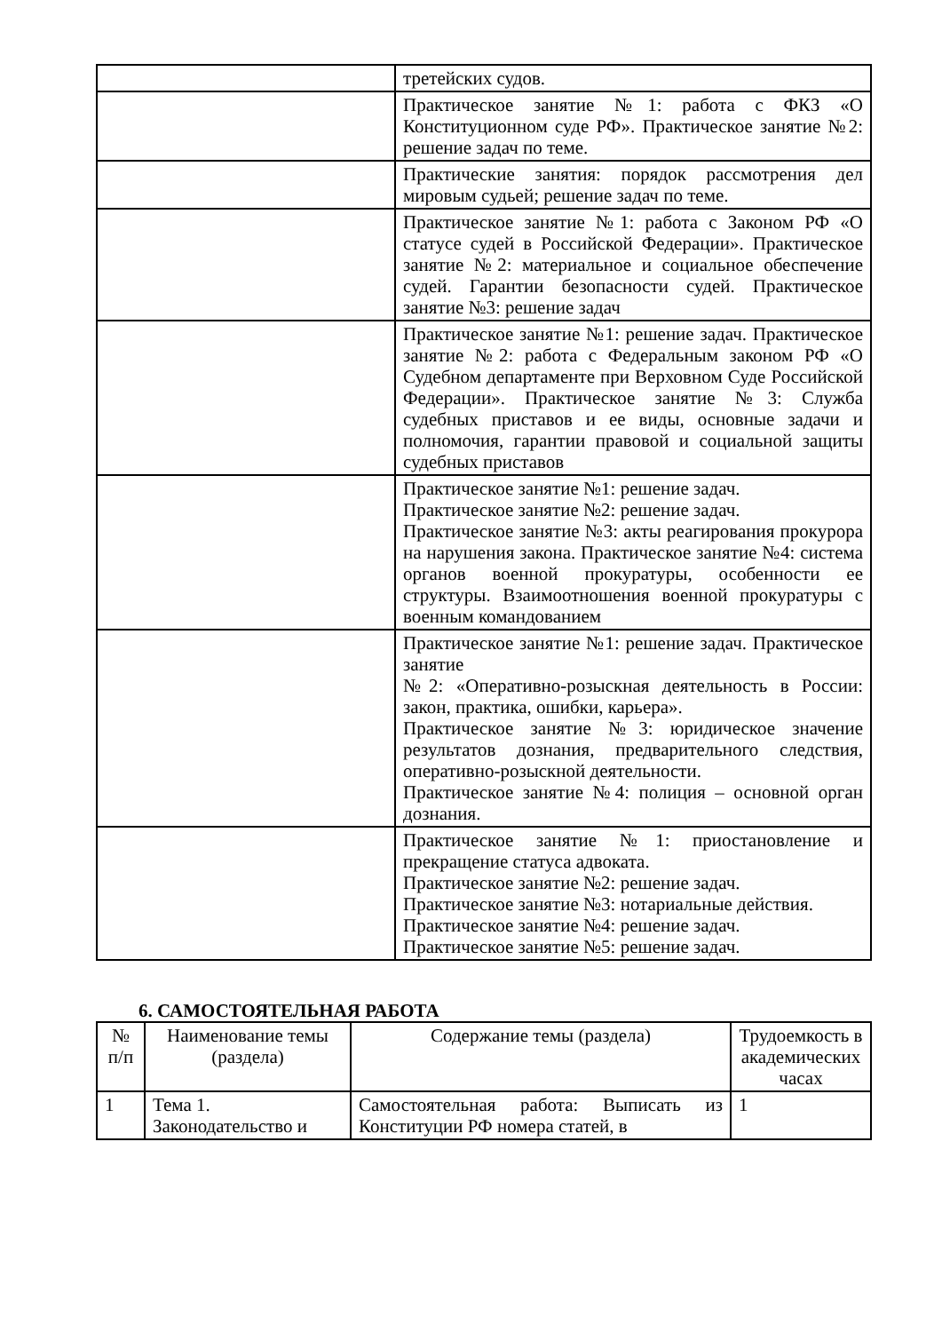| | третейских судов. |
| | Практическое занятие №1: работа с ФКЗ «О Конституционном суде РФ». Практическое занятие №2: решение задач по теме. |
| | Практические занятия: порядок рассмотрения дел мировым судьей; решение задач по теме. |
| | Практическое занятие №1: работа с Законом РФ «О статусе судей в Российской Федерации». Практическое занятие №2: материальное и социальное обеспечение судей. Гарантии безопасности судей. Практическое занятие №3: решение задач |
| | Практическое занятие №1: решение задач. Практическое занятие №2: работа с Федеральным законом РФ «О Судебном департаменте при Верховном Суде Российской Федерации». Практическое занятие №3: Служба судебных приставов и ее виды, основные задачи и полномочия, гарантии правовой и социальной защиты судебных приставов |
| | Практическое занятие №1: решение задач. Практическое занятие №2: решение задач. Практическое занятие №3: акты реагирования прокурора на нарушения закона. Практическое занятие №4: система органов военной прокуратуры, особенности ее структуры. Взаимоотношения военной прокуратуры с военным командованием |
| | Практическое занятие №1: решение задач. Практическое занятие №2: «Оперативно-розыскная деятельность в России: закон, практика, ошибки, карьера». Практическое занятие №3: юридическое значение результатов дознания, предварительного следствия, оперативно-розыскной деятельности. Практическое занятие №4: полиция – основной орган дознания. |
| | Практическое занятие №1: приостановление и прекращение статуса адвоката. Практическое занятие №2: решение задач. Практическое занятие №3: нотариальные действия. Практическое занятие №4: решение задач. Практическое занятие №5: решение задач. |
6. САМОСТОЯТЕЛЬНАЯ РАБОТА
| № п/п | Наименование темы (раздела) | Содержание темы (раздела) | Трудоемкость в академических часах |
| --- | --- | --- | --- |
| 1 | Тема 1. Законодательство и | Самостоятельная работа: Выписать из Конституции РФ номера статей, в | 1 |